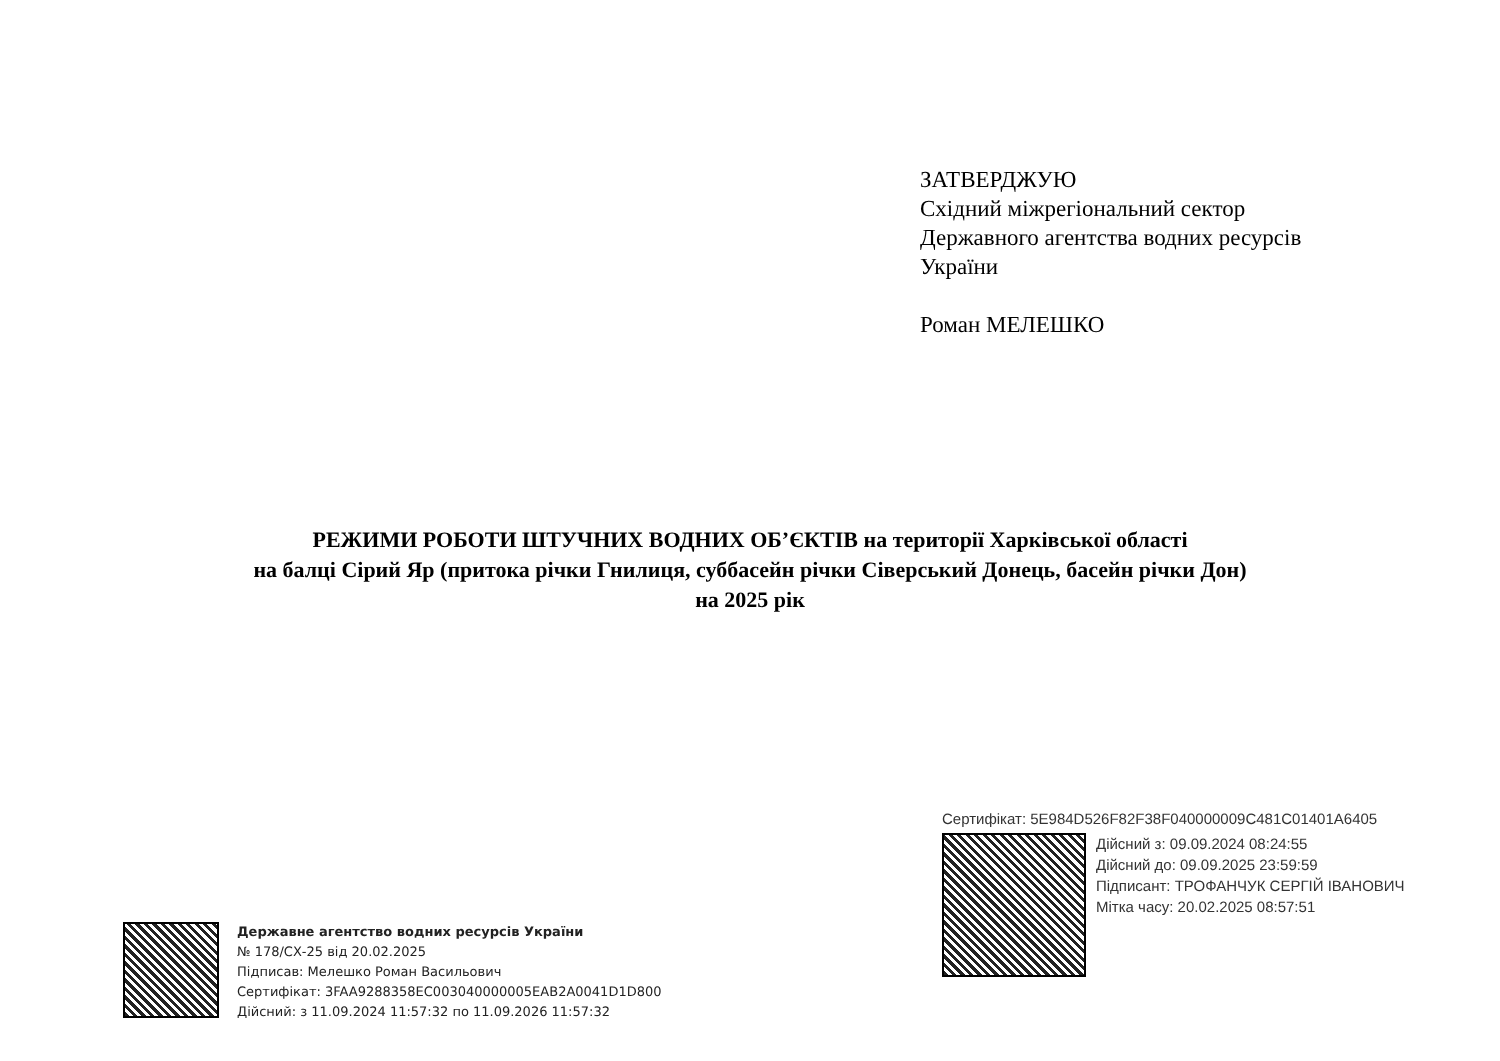ЗАТВЕРДЖУЮ
Східний міжрегіональний сектор
Державного агентства водних ресурсів
України
Роман МЕЛЕШКО
РЕЖИМИ РОБОТИ ШТУЧНИХ ВОДНИХ ОБ’ЄКТІВ на території Харківської області
на балці Сірий Яр (притока річки Гнилиця, суббасейн річки Сіверський Донець, басейн річки Дон)
на 2025 рік
Сертифікат: 5E984D526F82F38F040000009C481C01401A6405
Дійсний з: 09.09.2024 08:24:55
Дійсний до: 09.09.2025 23:59:59
Підписант: ТРОФАНЧУК СЕРГІЙ ІВАНОВИЧ
Мітка часу: 20.02.2025 08:57:51
Державне агентство водних ресурсів України
№ 178/СХ-25 від 20.02.2025
Підписав: Мелешко Роман Васильович
Сертифікат: 3FAA9288358EC003040000005EAB2A0041D1D800
Дійсний: з 11.09.2024 11:57:32 по 11.09.2026 11:57:32